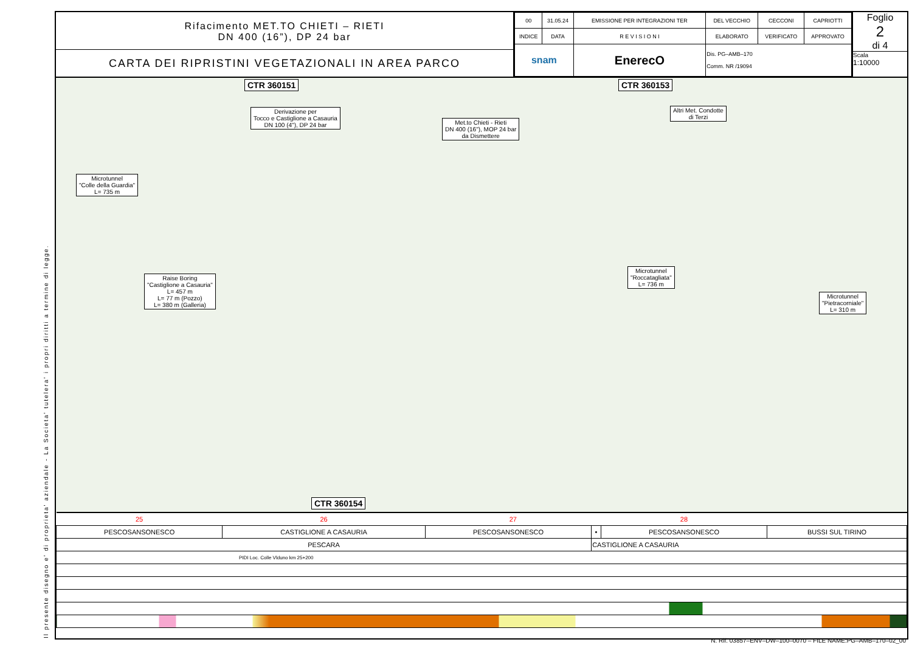Il presente disegno e' di proprieta' aziendale - La Societa' tutelera' i propri diritti a termine di legge.
Rifacimento MET.TO CHIETI – RIETI
DN 400 (16”), DP 24 bar
CARTA DEI RIPRISTINI VEGETAZIONALI IN AREA PARCO
| 00 | 31.05.24 | EMISSIONE PER INTEGRAZIONI TER | DEL VECCHIO | CECCONI | CAPRIOTTI |
| INDICE | DATA | R E V I S I O N I | ELABORATO | VERIFICATO | APPROVATO |
| snam | | EnerecO | Dis. PG–AMB–170 Comm. NR /19094 | | |
Foglio
2
di 4
Scala
1:10000
CTR 360151 CTR 360153
Derivazione per
Tocco e Castiglione a Casauria
DN 100 (4"), DP 24 bar
Met.to Chieti - Rieti
DN 400 (16"), MOP 24 bar
da Dismettere
Altri Met. Condotte
di Terzi
Microtunnel
"Colle della Guardia"
L= 735 m
Raise Boring
"Castiglione a Casauria"
L= 457 m
L= 77 m (Pozzo)
L= 380 m (Galleria)
Microtunnel
"Roccatagliata"
L= 736 m
Microtunnel
"Pietracorniale"
L= 310 m
CTR 360154
| 25 | 26 | 27 | | 28 | |
| PESCOSANSONESCO | CASTIGLIONE A CASAURIA | PESCOSANSONESCO | • | PESCOSANSONESCO | BUSSI SUL TIRINO |
| PESCARA | | | CASTIGLIONE A CASAURIA | | |
| PIDI Loc. Colle Vlduno km 25+200 | | | | | |
N. Rif. 03857–ENV–DW–100–0070 – FILE NAME:PG–AMB–170–02_00